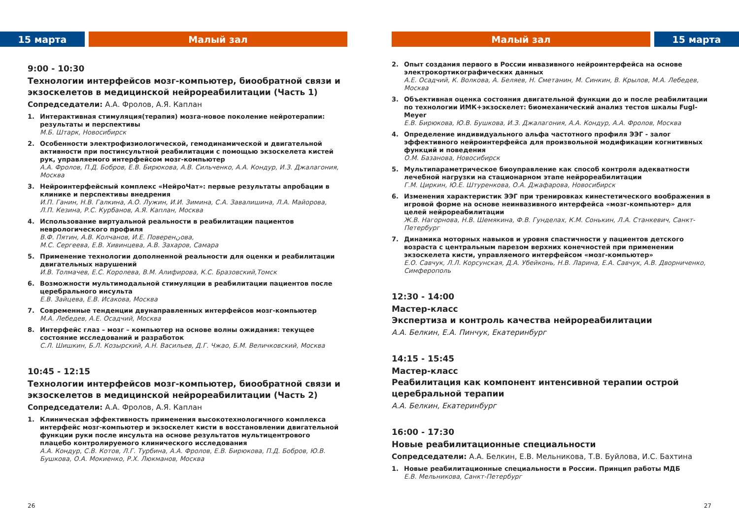15 марта Малый зал
9:00 - 10:30
Технологии интерфейсов мозг-компьютер, биообратной связи и экзоскелетов в медицинской нейрореабилитации (Часть 1)
Сопредседатели: А.А. Фролов, А.Я. Каплан
1. Интерактивная стимуляция(терапия) мозга-новое поколение нейротерапии: результаты и перспективы
М.Б. Штарк, Новосибирск
2. Особенности электрофизиологической, гемодинамической и двигательной активности при постинсультной реабилитации с помощью экзоскелета кистей рук, управляемого интерфейсом мозг-компьютер
А.А. Фролов, П.Д. Бобров, Е.В. Бирюкова, А.В. Сильченко, А.А. Кондур, И.З. Джалагония, Москва
3. Нейроинтерфейсный комплекс «НейроЧат»: первые результаты апробации в клинике и перспективы внедрения
И.П. Ганин, Н.В. Галкина, А.О. Лужин, И.И. Зимина, С.А. Завалишина, Л.А. Майорова, Л.П. Кезина, Р.С. Курбанов, А.Я. Каплан, Москва
4. Использование виртуальной реальности в реабилитации пациентов неврологического профиля
В.Ф. Пятин, А.В. Колчанов, И.Е. Поверенنова,
М.С. Сергеева, Е.В. Хивинцева, А.В. Захаров, Самара
5. Применение технологии дополненной реальности для оценки и реабилитации двигательных нарушений
И.В. Толмачев, Е.С. Королева, В.М. Алифирова, К.С. Бразовский,Томск
6. Возможности мультимодальной стимуляции в реабилитации пациентов после церебрального инсульта
Е.В. Зайцева, Е.В. Исакова, Москва
7. Современные тенденции двунаправленных интерфейсов мозг-компьютер
М.А. Лебедев, А.Е. Осадчий, Москва
8. Интерфейс глаз – мозг – компьютер на основе волны ожидания: текущее состояние исследований и разработок
С.Л. Шишкин, Б.Л. Козырский, А.Н. Васильев, Д.Г. Чжао, Б.М. Величковский, Москва
10:45 - 12:15
Технологии интерфейсов мозг-компьютер, биообратной связи и экзоскелетов в медицинской нейрореабилитации (Часть 2)
Сопредседатели: А.А. Фролов, А.Я. Каплан
1. Клиническая эффективность применения высокотехнологичного комплекса интерфейс мозг-компьютер и экзоскелет кисти в восстановлении двигательной функции руки после инсульта на основе результатов мультицентрового плацебо контролируемого клинического исследования
А.А. Кондур, С.В. Котов, Л.Г. Турбина, А.А. Фролов, Е.В. Бирюкова, П.Д. Бобров, Ю.В. Бушкова, О.А. Мокиенко, Р.Х. Люкманов, Москва
26
Малый зал 15 марта
2. Опыт создания первого в России инвазивного нейроинтерфейса на основе электрокортикографических данных
А.Е. Осадчий, К. Волкова, А. Беляев, Н. Сметанин, М. Синкин, В. Крылов, М.А. Лебедев, Москва
3. Объективная оценка состояния двигательной функции до и после реабилитации по технологии ИМК+экзоскелет: биомеханический анализ тестов шкалы Fugl-Meyer
Е.В. Бирюкова, Ю.В. Бушкова, И.З. Джалагония, А.А. Кондур, А.А. Фролов, Москва
4. Определение индивидуального альфа частотного профиля ЭЭГ - залог эффективного нейроинтерфейса для произвольной модификации когнитивных функций и поведения
О.М. Базанова, Новосибирск
5. Мультипараметрическое биоуправление как способ контроля адекватности лечебной нагрузки на стационарном этапе нейрореабилитации
Г.М. Циркин, Ю.Е. Штуренкова, О.А. Джафарова, Новосибирск
6. Изменения характеристик ЭЭГ при тренировках кинестетического воображения в игровой форме на основе неинвазивного интерфейса «мозг-компьютер» для целей нейрореабилитации
Ж.В. Нагорнова, Н.В. Шемякина, Ф.В. Гунделах, К.М. Сонькин, Л.А. Станкевич, Санкт-Петербург
7. Динамика моторных навыков и уровня спастичности у пациентов детского возраста с центральным парезом верхних конечностей при применении экзоскелета кисти, управляемого интерфейсом «мозг-компьютер»
Е.О. Савчук, Л.Л. Корсунская, Д.А. Убейконь, Н.В. Ларина, Е.А. Савчук, А.В. Дворниченко, Симферополь
12:30 - 14:00
Мастер-класс
Экспертиза и контроль качества нейрореабилитации
А.А. Белкин, Е.А. Пинчук, Екатеринбург
14:15 - 15:45
Мастер-класс
Реабилитация как компонент интенсивной терапии острой церебральной терапии
А.А. Белкин, Екатеринбург
16:00 - 17:30
Новые реабилитационные специальности
Сопредседатели: А.А. Белкин, Е.В. Мельникова, Т.В. Буйлова, И.С. Бахтина
1. Новые реабилитационные специальности в России. Принцип работы МДБ
Е.В. Мельникова, Санкт-Петербург
27